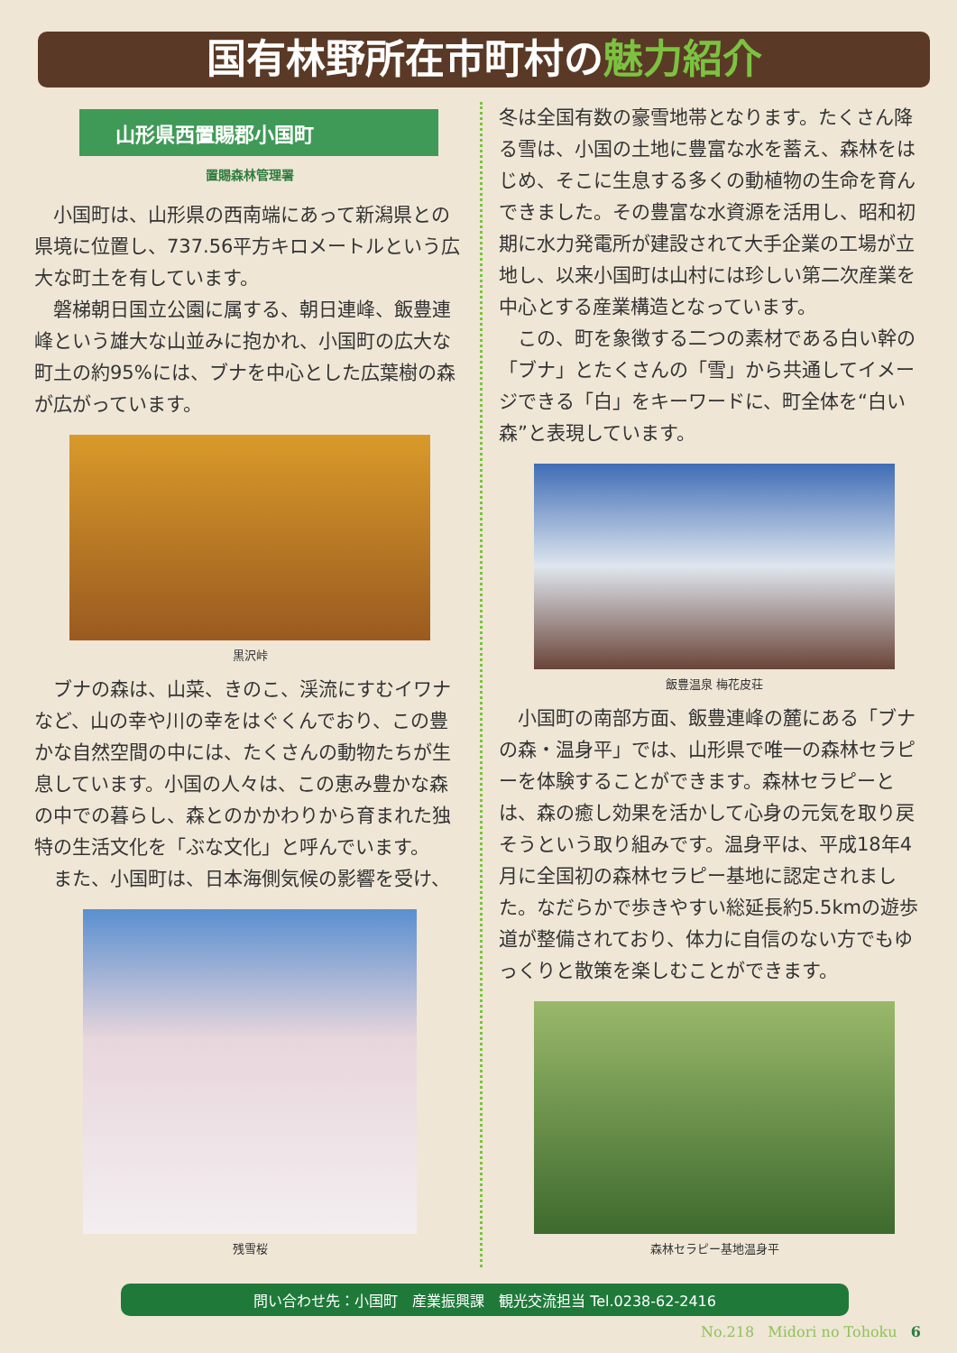国有林野所在市町村の魅力紹介
山形県西置賜郡小国町
置賜森林管理署
小国町は、山形県の西南端にあって新潟県との県境に位置し、737.56平方キロメートルという広大な町土を有しています。
磐梯朝日国立公園に属する、朝日連峰、飯豊連峰という雄大な山並みに抱かれ、小国町の広大な町土の約95%には、ブナを中心とした広葉樹の森が広がっています。
黒沢峠
ブナの森は、山菜、きのこ、渓流にすむイワナなど、山の幸や川の幸をはぐくんでおり、この豊かな自然空間の中には、たくさんの動物たちが生息しています。小国の人々は、この恵み豊かな森の中での暮らし、森とのかかわりから育まれた独特の生活文化を「ぶな文化」と呼んでいます。
また、小国町は、日本海側気候の影響を受け、
残雪桜
冬は全国有数の豪雪地帯となります。たくさん降る雪は、小国の土地に豊富な水を蓄え、森林をはじめ、そこに生息する多くの動植物の生命を育んできました。その豊富な水資源を活用し、昭和初期に水力発電所が建設されて大手企業の工場が立地し、以来小国町は山村には珍しい第二次産業を中心とする産業構造となっています。
この、町を象徴する二つの素材である白い幹の「ブナ」とたくさんの「雪」から共通してイメージできる「白」をキーワードに、町全体を“白い森”と表現しています。
飯豊温泉 梅花皮荘
小国町の南部方面、飯豊連峰の麓にある「ブナの森・温身平」では、山形県で唯一の森林セラピーを体験することができます。森林セラピーとは、森の癒し効果を活かして心身の元気を取り戻そうという取り組みです。温身平は、平成18年4月に全国初の森林セラピー基地に認定されました。なだらかで歩きやすい総延長約5.5kmの遊歩道が整備されており、体力に自信のない方でもゆっくりと散策を楽しむことができます。
森林セラピー基地温身平
問い合わせ先：小国町　産業振興課　観光交流担当 Tel.0238-62-2416
No.218 Midori no Tohoku 6